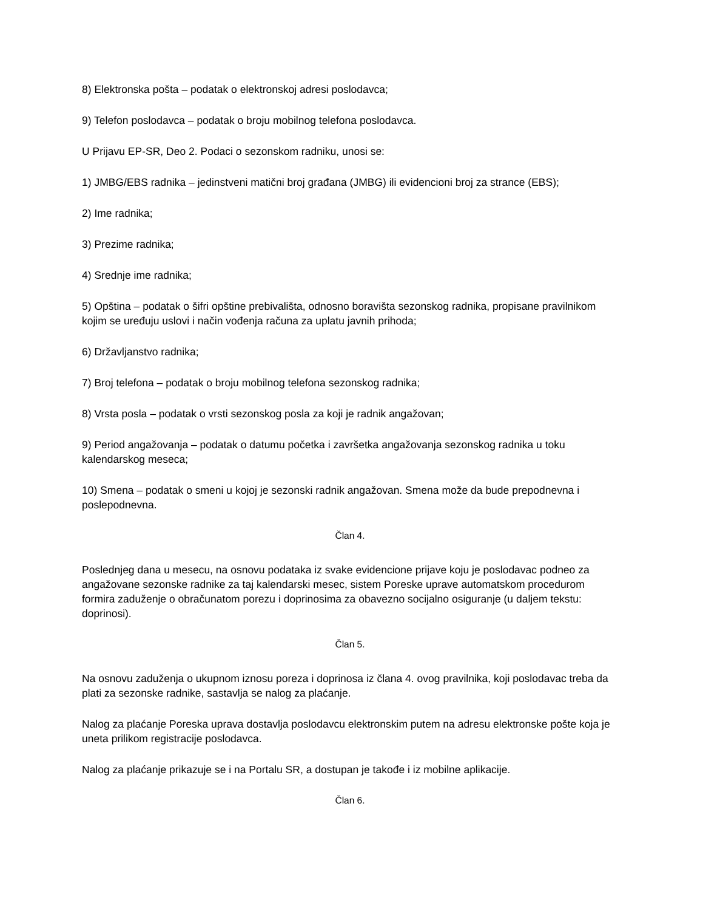8) Elektronska pošta – podatak o elektronskoj adresi poslodavca;
9) Telefon poslodavca – podatak o broju mobilnog telefona poslodavca.
U Prijavu EP-SR, Deo 2. Podaci o sezonskom radniku, unosi se:
1) JMBG/EBS radnika – jedinstveni matični broj građana (JMBG) ili evidencioni broj za strance (EBS);
2) Ime radnika;
3) Prezime radnika;
4) Srednje ime radnika;
5) Opština – podatak o šifri opštine prebivališta, odnosno boravišta sezonskog radnika, propisane pravilnikom kojim se uređuju uslovi i način vođenja računa za uplatu javnih prihoda;
6) Državljanstvo radnika;
7) Broj telefona – podatak o broju mobilnog telefona sezonskog radnika;
8) Vrsta posla – podatak o vrsti sezonskog posla za koji je radnik angažovan;
9) Period angažovanja – podatak o datumu početka i završetka angažovanja sezonskog radnika u toku kalendarskog meseca;
10) Smena – podatak o smeni u kojoj je sezonski radnik angažovan. Smena može da bude prepodnevna i poslepodnevna.
Član 4.
Poslednjeg dana u mesecu, na osnovu podataka iz svake evidencione prijave koju je poslodavac podneo za angažovane sezonske radnike za taj kalendarski mesec, sistem Poreske uprave automatskom procedurom formira zaduženje o obračunatom porezu i doprinosima za obavezno socijalno osiguranje (u daljem tekstu: doprinosi).
Član 5.
Na osnovu zaduženja o ukupnom iznosu poreza i doprinosa iz člana 4. ovog pravilnika, koji poslodavac treba da plati za sezonske radnike, sastavlja se nalog za plaćanje.
Nalog za plaćanje Poreska uprava dostavlja poslodavcu elektronskim putem na adresu elektronske pošte koja je uneta prilikom registracije poslodavca.
Nalog za plaćanje prikazuje se i na Portalu SR, a dostupan je takođe i iz mobilne aplikacije.
Član 6.